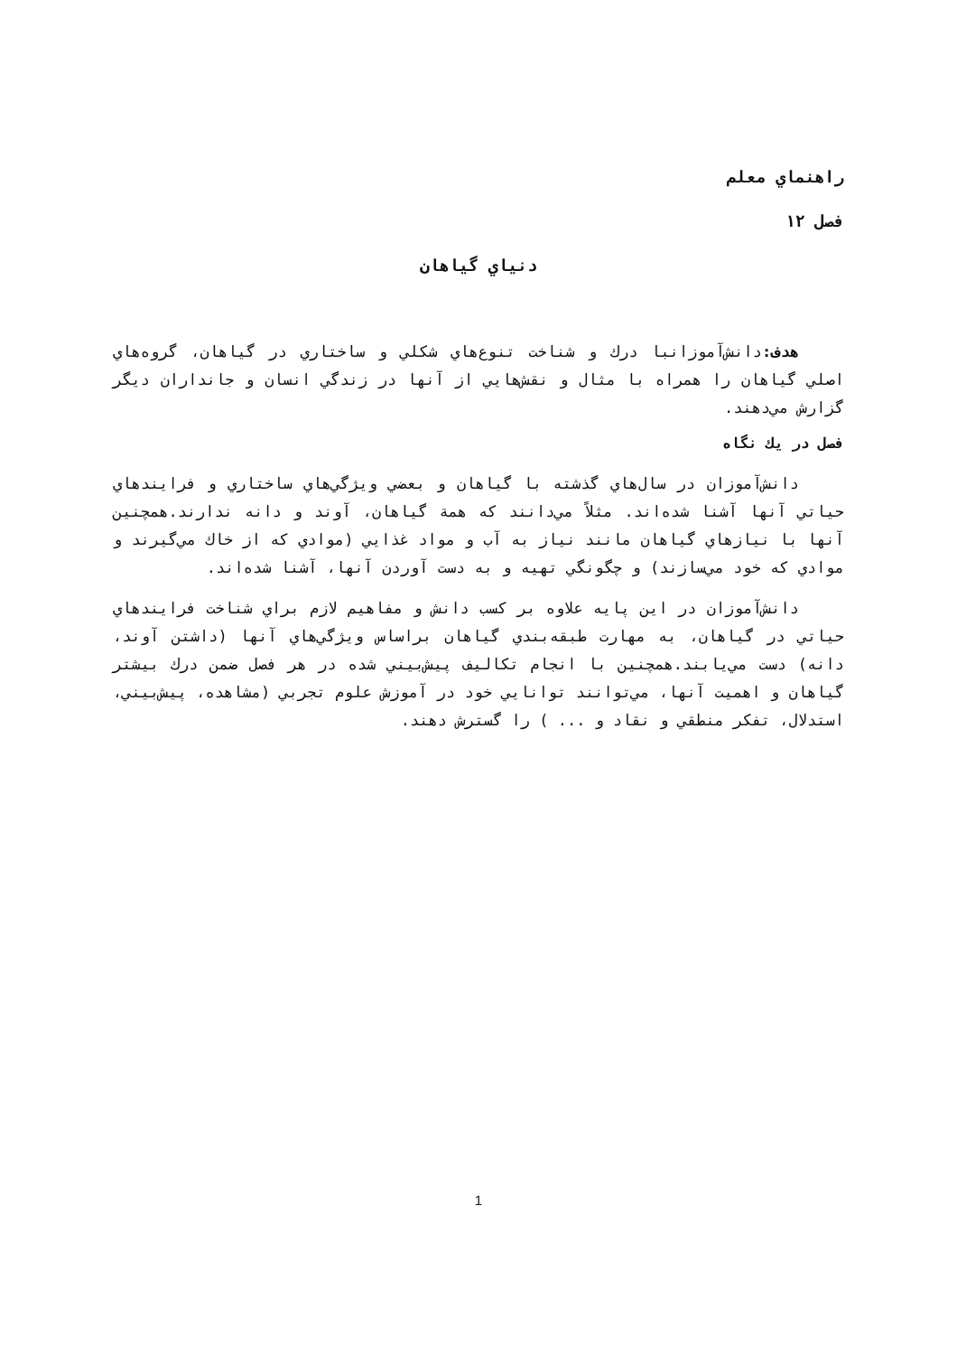راهنماي معلم
فصل ۱۲
دنياي گياهان
هدف: دانش‌آموزانبا درك و شناخت تنوع‌هاي شكلي و ساختاري در گياهان، گروه‌هاي اصلي گياهان را همراه با مثال و نقش‌هايي از آنها در زندگي انسان و جانداران ديگر گزارش مي‌دهند.
فصل در يك نگاه
دانش‌آموزان در سال‌هاي گذشته با گياهان و بعضي ويژگي‌هاي ساختاري و فرايندهاي حياتي آنها آشنا شده‌اند. مثلاً مي‌دانند كه همة گياهان، آوند و دانه ندارند.همچنين آنها با نيازهاي گياهان مانند نياز به آب و مواد غذايي (موادي كه از خاك مي‌گيرند و موادي كه خود مي‌سازند) و چگونگي تهيه و به دست آوردن آنها، آشنا شده‌اند.
دانش‌آموزان در اين پايه علاوه بر كسب دانش و مفاهيم لازم براي شناخت فرايندهاي حياتي در گياهان، به مهارت طبقه‌بندي گياهان براساس ويژگي‌هاي آنها (داشتن آوند، دانه) دست مي‌يابند.همچنين با انجام تكاليف پيش‌بيني شده در هر فصل ضمن درك بيشتر گياهان و اهميت آنها، مي‌توانند توانايي خود در آموزش علوم تجربي (مشاهده، پيش‌بيني، استدلال، تفكر منطقي و نقاد و ... ) را گسترش دهند.
1